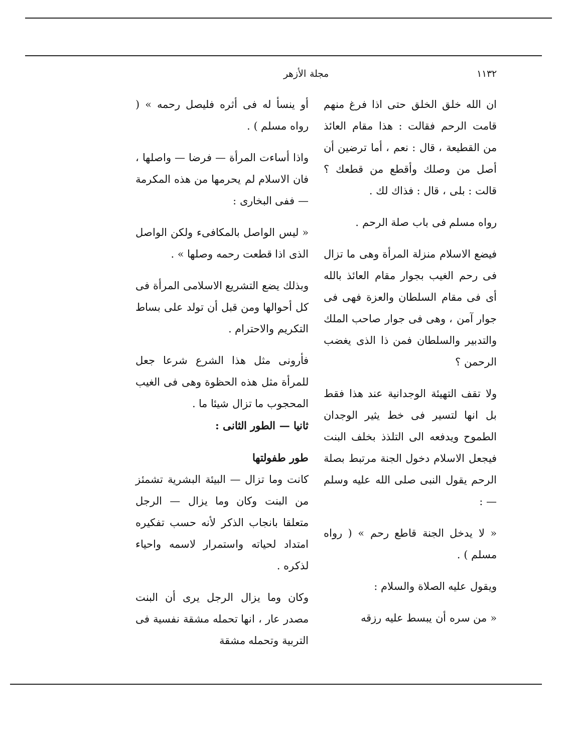١١٣٢ مجلة الأزهر
ان الله خلق الخلق حتى اذا فرغ منهم قامت الرحم فقالت : هذا مقام العائذ من القطيعة ، قال : نعم ، أما ترضين أن أصل من وصلك وأقطع من قطعك ؟ قالت : بلى ، قال : فذاك لك .
رواه مسلم فى باب صلة الرحم .
فيضع الاسلام منزلة المرأة وهى ما تزال فى رحم الغيب بجوار مقام العائذ بالله أى فى مقام السلطان والعزة فهى فى جوار آمن ، وهى فى جوار صاحب الملك والتدبير والسلطان فمن ذا الذى يغضب الرحمن ؟
ولا تقف التهيئة الوجدانية عند هذا فقط بل انها لتسير فى خط يثير الوجدان الطموح ويدفعه الى التلذذ بخلف البنت فيجعل الاسلام دخول الجنة مرتبط بصلة الرحم يقول النبى صلى الله عليه وسلم — :
« لا يدخل الجنة قاطع رحم » ( رواه مسلم ) .
ويقول عليه الصلاة والسلام :
« من سره أن يبسط عليه رزقه
أو ينسأ له فى أثره فليصل رحمه » ( رواه مسلم ) .
واذا أساءت المرأة — فرضا — واصلها ، فان الاسلام لم يحرمها من هذه المكرمة — ففى البخارى :
« ليس الواصل بالمكافىء ولكن الواصل الذى اذا قطعت رحمه وصلها » .
وبذلك يضع التشريع الاسلامى المرأة فى كل أحوالها ومن قبل أن تولد على بساط التكريم والاحترام .
فأرونى مثل هذا الشرع شرعا جعل للمرأة مثل هذه الحظوة وهى فى الغيب المحجوب ما تزال شيئا ما .
ثانيا — الطور الثانى :
طور طفولتها
كانت وما تزال — البيئة البشرية تشمئز من البنت وكان وما يزال — الرجل متعلقا بانجاب الذكر لأنه حسب تفكيره امتداد لحياته واستمرار لاسمه واحياء لذكره .
وكان وما يزال الرجل يرى أن البنت مصدر عار ، انها تحمله مشقة نفسية فى التربية وتحمله مشقة